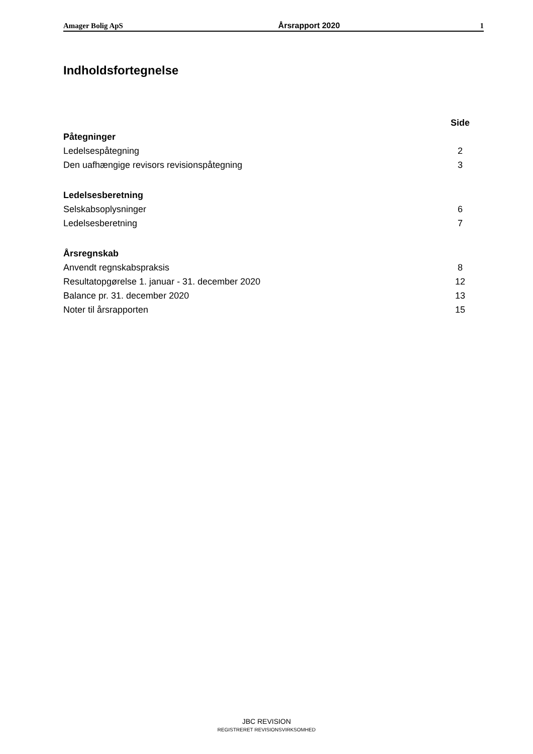Amager Bolig ApS Årsrapport 2020 1
Indholdsfortegnelse
Side
Påtegninger
Ledelsespåtegning 2
Den uafhængige revisors revisionspåtegning 3
Ledelsesberetning
Selskabsoplysninger 6
Ledelsesberetning 7
Årsregnskab
Anvendt regnskabspraksis 8
Resultatopgørelse 1. januar - 31. december 2020 12
Balance pr. 31. december 2020 13
Noter til årsrapporten 15
JBC REVISION
REGISTRERET REVISIONSVIRKSOMHED